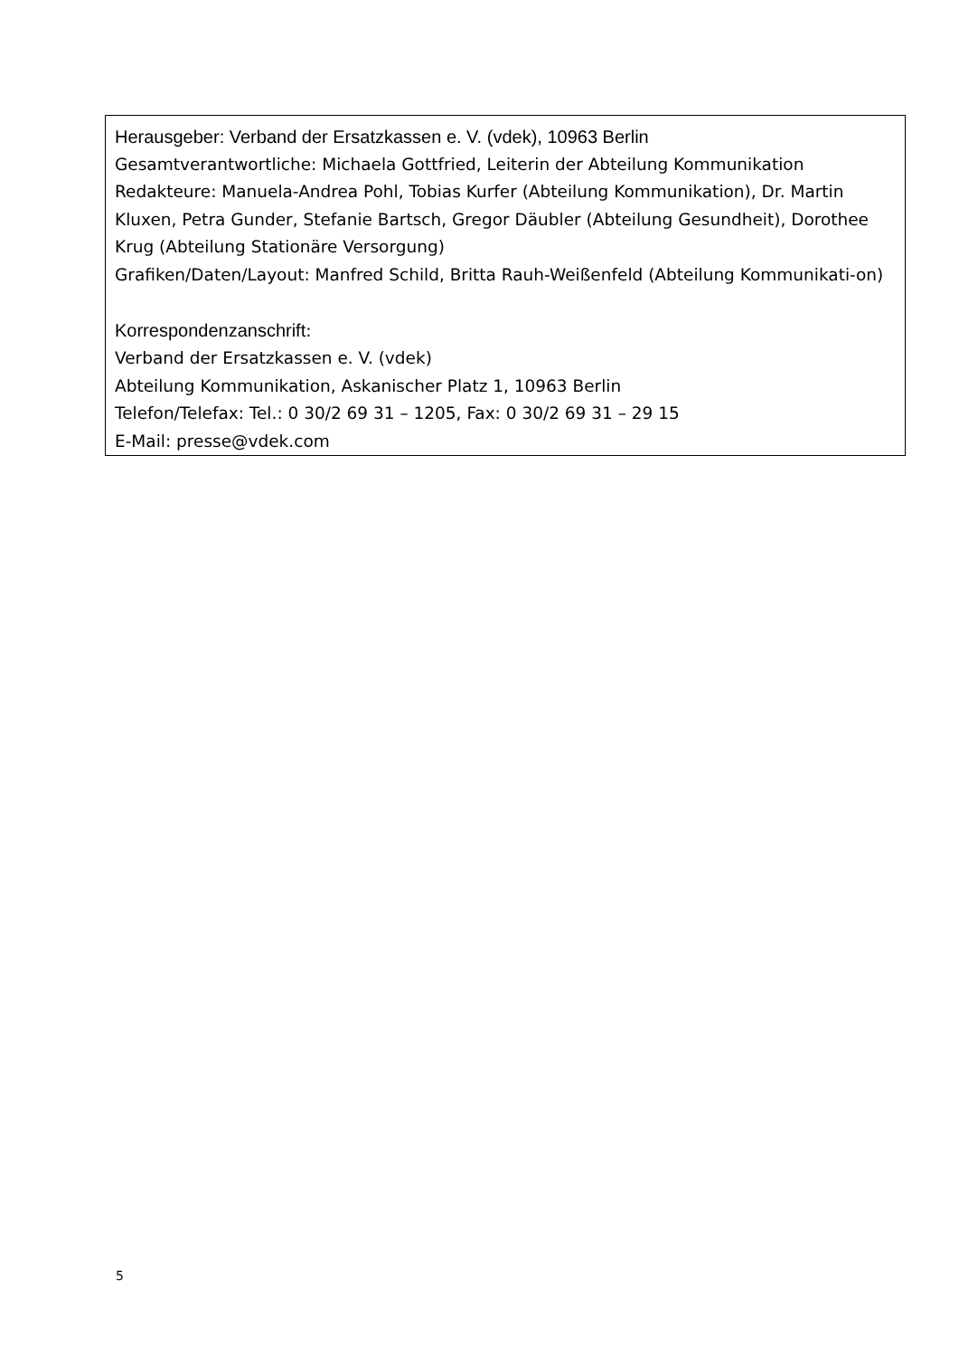Herausgeber: Verband der Ersatzkassen e. V. (vdek), 10963 Berlin
Gesamtverantwortliche: Michaela Gottfried, Leiterin der Abteilung Kommunikation
Redakteure: Manuela-Andrea Pohl, Tobias Kurfer (Abteilung Kommunikation), Dr. Martin Kluxen, Petra Gunder, Stefanie Bartsch, Gregor Däubler (Abteilung Gesundheit), Dorothee Krug (Abteilung Stationäre Versorgung)
Grafiken/Daten/Layout: Manfred Schild, Britta Rauh-Weißenfeld (Abteilung Kommunikati-on)
Korrespondenzanschrift:
Verband der Ersatzkassen e. V. (vdek)
Abteilung Kommunikation, Askanischer Platz 1, 10963 Berlin
Telefon/Telefax: Tel.: 0 30/2 69 31 – 1205, Fax: 0 30/2 69 31 – 29 15
E-Mail: presse@vdek.com
5